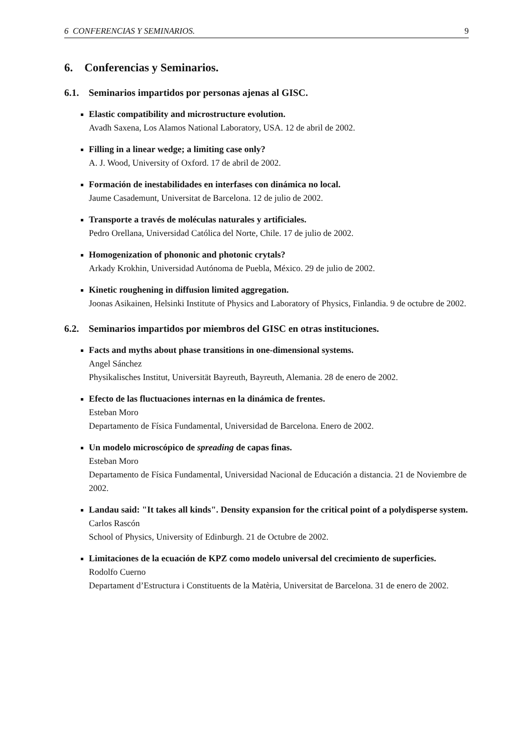6 CONFERENCIAS Y SEMINARIOS. 9
6. Conferencias y Seminarios.
6.1. Seminarios impartidos por personas ajenas al GISC.
Elastic compatibility and microstructure evolution.
Avadh Saxena, Los Alamos National Laboratory, USA. 12 de abril de 2002.
Filling in a linear wedge; a limiting case only?
A. J. Wood, University of Oxford. 17 de abril de 2002.
Formación de inestabilidades en interfases con dinámica no local.
Jaume Casademunt, Universitat de Barcelona. 12 de julio de 2002.
Transporte a través de moléculas naturales y artificiales.
Pedro Orellana, Universidad Católica del Norte, Chile. 17 de julio de 2002.
Homogenization of phononic and photonic crytals?
Arkady Krokhin, Universidad Autónoma de Puebla, México. 29 de julio de 2002.
Kinetic roughening in diffusion limited aggregation.
Joonas Asikainen, Helsinki Institute of Physics and Laboratory of Physics, Finlandia. 9 de octubre de 2002.
6.2. Seminarios impartidos por miembros del GISC en otras instituciones.
Facts and myths about phase transitions in one-dimensional systems.
Angel Sánchez
Physikalisches Institut, Universität Bayreuth, Bayreuth, Alemania. 28 de enero de 2002.
Efecto de las fluctuaciones internas en la dinámica de frentes.
Esteban Moro
Departamento de Física Fundamental, Universidad de Barcelona. Enero de 2002.
Un modelo microscópico de spreading de capas finas.
Esteban Moro
Departamento de Física Fundamental, Universidad Nacional de Educación a distancia. 21 de Noviembre de 2002.
Landau said: "It takes all kinds". Density expansion for the critical point of a polydisperse system.
Carlos Rascón
School of Physics, University of Edinburgh. 21 de Octubre de 2002.
Limitaciones de la ecuación de KPZ como modelo universal del crecimiento de superficies.
Rodolfo Cuerno
Departament d’Estructura i Constituents de la Matèria, Universitat de Barcelona. 31 de enero de 2002.